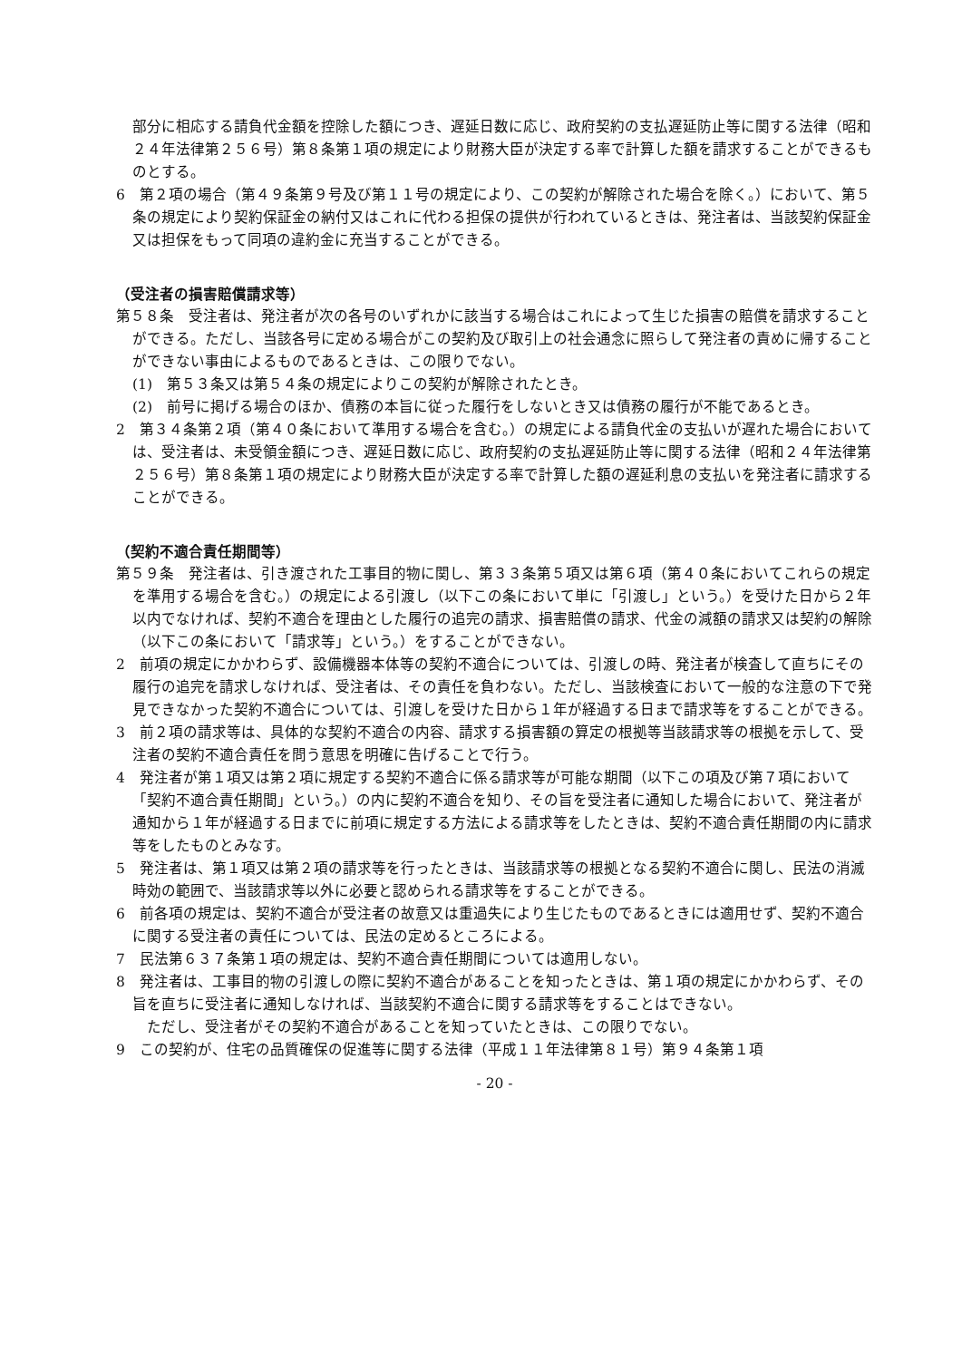部分に相応する請負代金額を控除した額につき、遅延日数に応じ、政府契約の支払遅延防止等に関する法律（昭和２４年法律第２５６号）第８条第１項の規定により財務大臣が決定する率で計算した額を請求することができるものとする。
6　第２項の場合（第４９条第９号及び第１１号の規定により、この契約が解除された場合を除く。）において、第５条の規定により契約保証金の納付又はこれに代わる担保の提供が行われているときは、発注者は、当該契約保証金又は担保をもって同項の違約金に充当することができる。
（受注者の損害賠償請求等）
第５８条　受注者は、発注者が次の各号のいずれかに該当する場合はこれによって生じた損害の賠償を請求することができる。ただし、当該各号に定める場合がこの契約及び取引上の社会通念に照らして発注者の責めに帰することができない事由によるものであるときは、この限りでない。
(1)　第５３条又は第５４条の規定によりこの契約が解除されたとき。
(2)　前号に掲げる場合のほか、債務の本旨に従った履行をしないとき又は債務の履行が不能であるとき。
2　第３４条第２項（第４０条において準用する場合を含む。）の規定による請負代金の支払いが遅れた場合においては、受注者は、未受領金額につき、遅延日数に応じ、政府契約の支払遅延防止等に関する法律（昭和２４年法律第２５６号）第８条第１項の規定により財務大臣が決定する率で計算した額の遅延利息の支払いを発注者に請求することができる。
（契約不適合責任期間等）
第５９条　発注者は、引き渡された工事目的物に関し、第３３条第５項又は第６項（第４０条においてこれらの規定を準用する場合を含む。）の規定による引渡し（以下この条において単に「引渡し」という。）を受けた日から２年以内でなければ、契約不適合を理由とした履行の追完の請求、損害賠償の請求、代金の減額の請求又は契約の解除（以下この条において「請求等」という。）をすることができない。
2　前項の規定にかかわらず、設備機器本体等の契約不適合については、引渡しの時、発注者が検査して直ちにその履行の追完を請求しなければ、受注者は、その責任を負わない。ただし、当該検査において一般的な注意の下で発見できなかった契約不適合については、引渡しを受けた日から１年が経過する日まで請求等をすることができる。
3　前２項の請求等は、具体的な契約不適合の内容、請求する損害額の算定の根拠等当該請求等の根拠を示して、受注者の契約不適合責任を問う意思を明確に告げることで行う。
4　発注者が第１項又は第２項に規定する契約不適合に係る請求等が可能な期間（以下この項及び第７項において「契約不適合責任期間」という。）の内に契約不適合を知り、その旨を受注者に通知した場合において、発注者が通知から１年が経過する日までに前項に規定する方法による請求等をしたときは、契約不適合責任期間の内に請求等をしたものとみなす。
5　発注者は、第１項又は第２項の請求等を行ったときは、当該請求等の根拠となる契約不適合に関し、民法の消滅時効の範囲で、当該請求等以外に必要と認められる請求等をすることができる。
6　前各項の規定は、契約不適合が受注者の故意又は重過失により生じたものであるときには適用せず、契約不適合に関する受注者の責任については、民法の定めるところによる。
7　民法第６３７条第１項の規定は、契約不適合責任期間については適用しない。
8　発注者は、工事目的物の引渡しの際に契約不適合があることを知ったときは、第１項の規定にかかわらず、その旨を直ちに受注者に通知しなければ、当該契約不適合に関する請求等をすることはできない。
　ただし、受注者がその契約不適合があることを知っていたときは、この限りでない。
9　この契約が、住宅の品質確保の促進等に関する法律（平成１１年法律第８１号）第９４条第１項
- 20 -